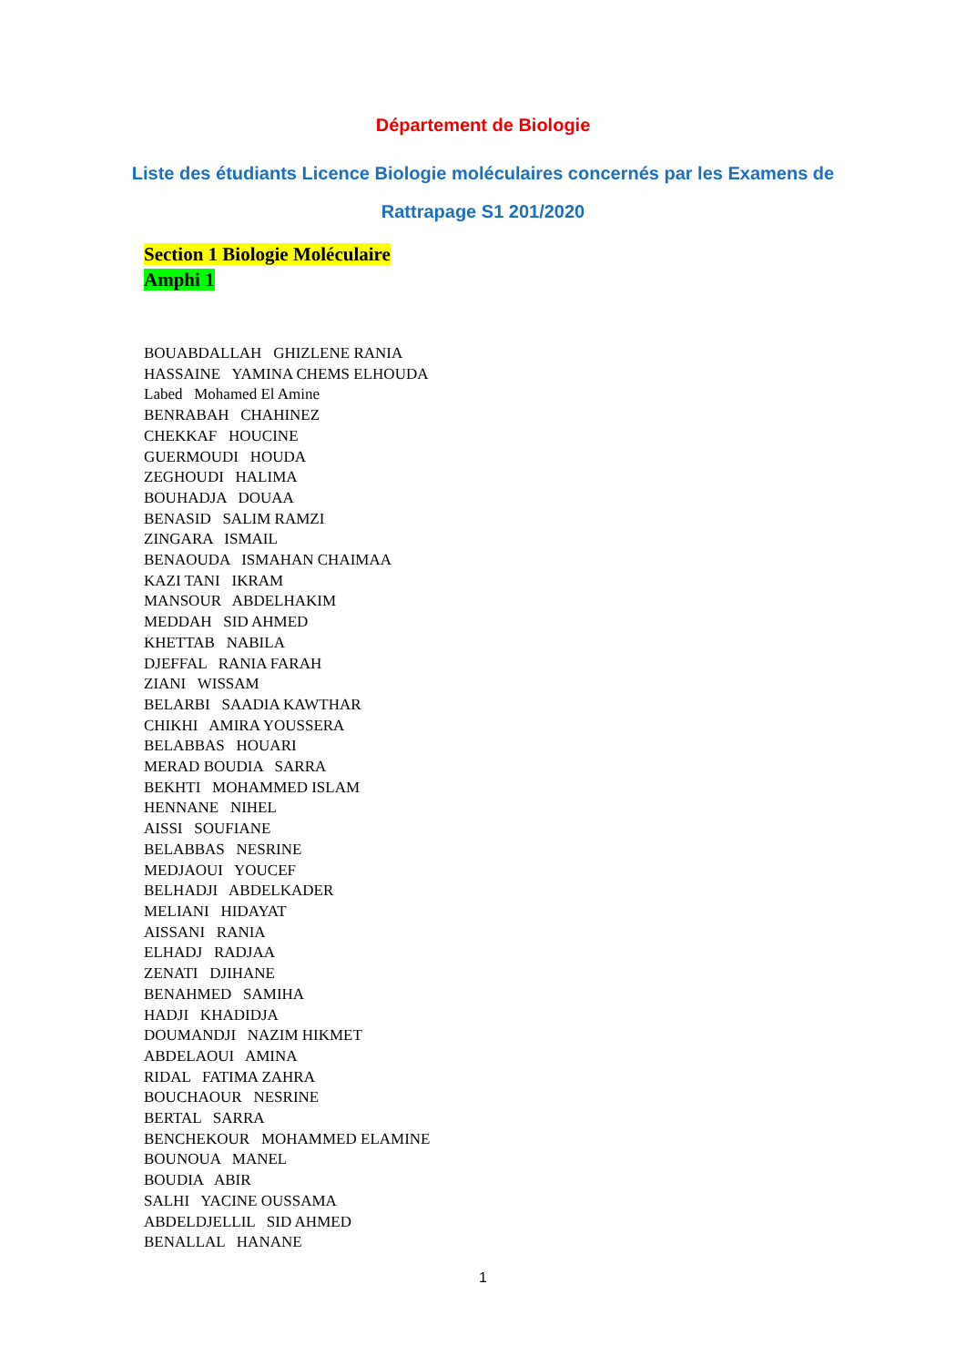Département de Biologie
Liste des étudiants Licence Biologie moléculaires concernés par les Examens de
Rattrapage S1 201/2020
Section 1 Biologie Moléculaire
Amphi 1
BOUABDALLAH GHIZLENE RANIA
HASSAINE YAMINA CHEMS ELHOUDA
Labed Mohamed El Amine
BENRABAH CHAHINEZ
CHEKKAF HOUCINE
GUERMOUDI HOUDA
ZEGHOUDI HALIMA
BOUHADJA DOUAA
BENASID SALIM RAMZI
ZINGARA ISMAIL
BENAOUDA ISMAHAN CHAIMAA
KAZI TANI IKRAM
MANSOUR ABDELHAKIM
MEDDAH SID AHMED
KHETTAB NABILA
DJEFFAL RANIA FARAH
ZIANI WISSAM
BELARBI SAADIA KAWTHAR
CHIKHI AMIRA YOUSSERA
BELABBAS HOUARI
MERAD BOUDIA SARRA
BEKHTI MOHAMMED ISLAM
HENNANE NIHEL
AISSI SOUFIANE
BELABBAS NESRINE
MEDJAOUI YOUCEF
BELHADJI ABDELKADER
MELIANI HIDAYAT
AISSANI RANIA
ELHADJ RADJAA
ZENATI DJIHANE
BENAHMED SAMIHA
HADJI KHADIDJA
DOUMANDJI NAZIM HIKMET
ABDELAOUI AMINA
RIDAL FATIMA ZAHRA
BOUCHAOUR NESRINE
BERTAL SARRA
BENCHEKOUR MOHAMMED ELAMINE
BOUNOUA MANEL
BOUDIA ABIR
SALHI YACINE OUSSAMA
ABDELDJELLIL SID AHMED
BENALLAL HANANE
1